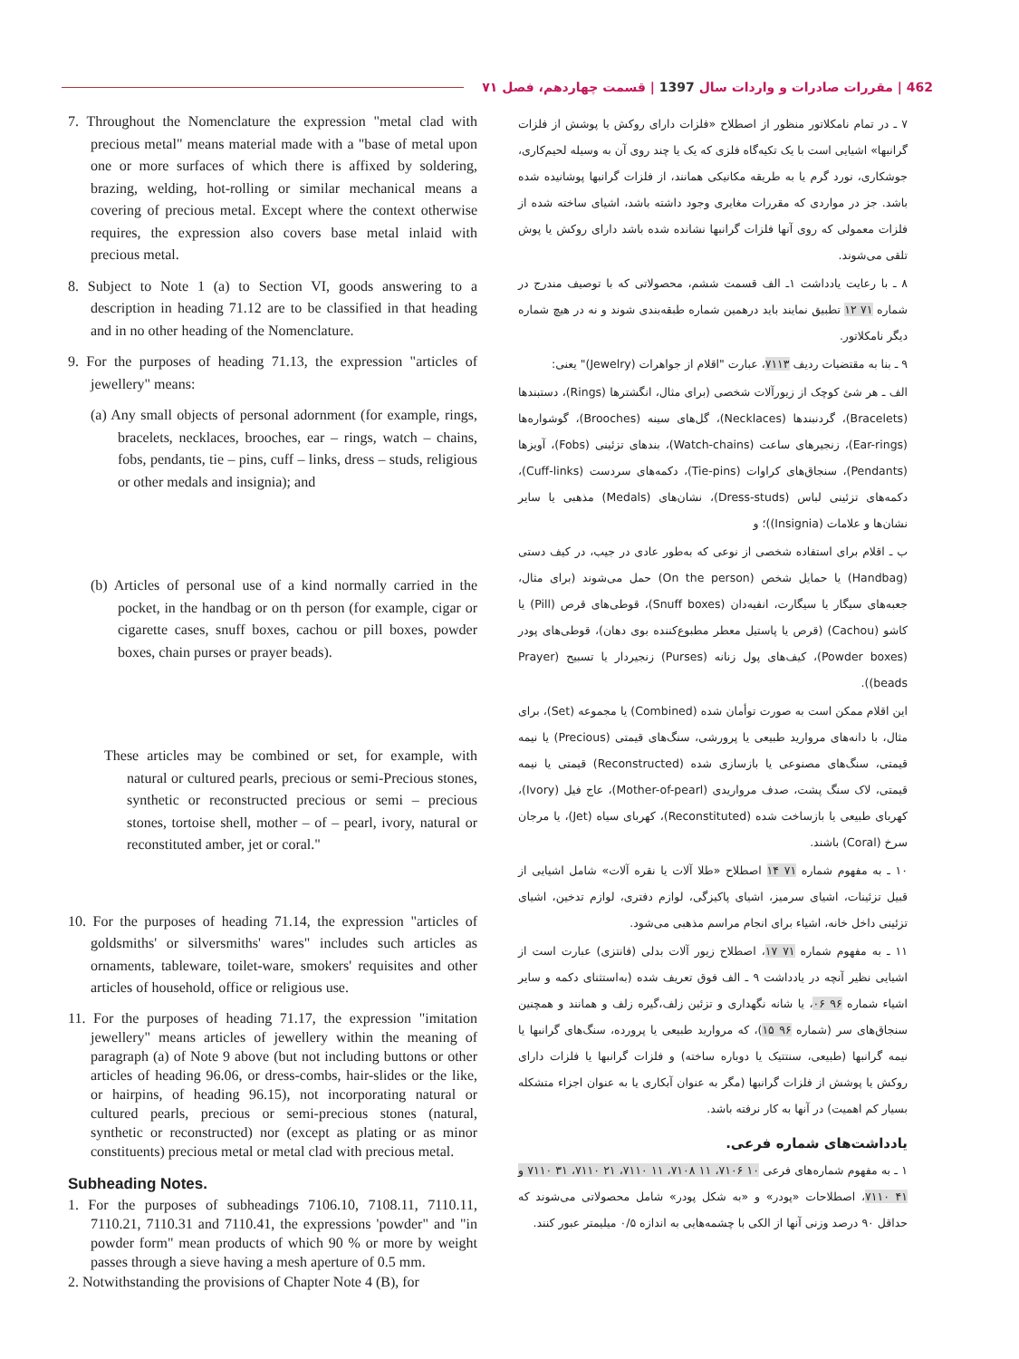462 | مقررات صادرات و واردات سال 1397 | قسمت چهاردهم، فصل ۷۱
7. Throughout the Nomenclature the expression "metal clad with precious metal" means material made with a "base of metal upon one or more surfaces of which there is affixed by soldering, brazing, welding, hot-rolling or similar mechanical means a covering of precious metal. Except where the context otherwise requires, the expression also covers base metal inlaid with precious metal.
8. Subject to Note 1 (a) to Section VI, goods answering to a description in heading 71.12 are to be classified in that heading and in no other heading of the Nomenclature.
9. For the purposes of heading 71.13, the expression "articles of jewellery" means:
(a) Any small objects of personal adornment (for example, rings, bracelets, necklaces, brooches, ear – rings, watch – chains, fobs, pendants, tie – pins, cuff – links, dress – studs, religious or other medals and insignia); and
(b) Articles of personal use of a kind normally carried in the pocket, in the handbag or on th person (for example, cigar or cigarette cases, snuff boxes, cachou or pill boxes, powder boxes, chain purses or prayer beads).
These articles may be combined or set, for example, with natural or cultured pearls, precious or semi-Precious stones, synthetic or reconstructed precious or semi – precious stones, tortoise shell, mother – of – pearl, ivory, natural or reconstituted amber, jet or coral."
10. For the purposes of heading 71.14, the expression "articles of goldsmiths' or silversmiths' wares" includes such articles as ornaments, tableware, toilet-ware, smokers' requisites and other articles of household, office or religious use.
11. For the purposes of heading 71.17, the expression "imitation jewellery" means articles of jewellery within the meaning of paragraph (a) of Note 9 above (but not including buttons or other articles of heading 96.06, or dress-combs, hair-slides or the like, or hairpins, of heading 96.15), not incorporating natural or cultured pearls, precious or semi-precious stones (natural, synthetic or reconstructed) nor (except as plating or as minor constituents) precious metal or metal clad with precious metal.
Subheading Notes.
1. For the purposes of subheadings 7106.10, 7108.11, 7110.11, 7110.21, 7110.31 and 7110.41, the expressions 'powder" and "in powder form" mean products of which 90 % or more by weight passes through a sieve having a mesh aperture of 0.5 mm.
2. Notwithstanding the provisions of Chapter Note 4 (B), for
۷ ـ در تمام نامکلاتور منظور از اصطلاح «فلزات دارای روکش یا پوشش از فلزات گرانبها» اشیایی است با یک تکیه‌گاه فلزی که یک یا چند روی آن به وسیله لحیم‌کاری، جوشکاری، نورد گرم یا به طریقه مکانیکی همانند، از فلزات گرانبها پوشانیده شده باشد. جز در مواردی که مقررات مغایری وجود داشته باشد، اشیای ساخته شده از فلزات معمولی که روی آنها فلزات گرانبها نشانده شده باشد دارای روکش یا پوش تلقی می‌شوند.
۸ ـ با رعایت یادداشت ۱ـ الف قسمت ششم، محصولاتی که با توصیف مندرج در شماره ۷۱ ۱۲ تطبیق نمایند باید درهمین شماره طبقه‌بندی شوند و نه در هیچ شماره دیگر نامکلاتور.
۹ ـ بنا به مقتضیات ردیف ۷۱۱۳، عبارت "اقلام از جواهرات (Jewelry)" یعنی:
الف ـ هر شئ کوچک از زیورآلات شخصی (برای مثال، انگشترها (Rings)، دستبندها (Bracelets)، گردنبندها (Necklaces)، گل‌های سینه (Brooches)، گوشواره‌ها (Ear-rings)، زنجیرهای ساعت (Watch-chains)، بندهای تزئینی (Fobs)، آویزها (Pendants)، سنجاق‌های کراوات (Tie-pins)، دکمه‌های سردست (Cuff-links)، دکمه‌های تزئینی لباس (Dress-studs)، نشان‌های (Medals) مذهبی یا سایر نشان‌ها و علامات (Insignia))؛ و
ب ـ اقلام برای استفاده شخصی از نوعی که به‌طور عادی در جیب، در کیف دستی (Handbag) یا حمایل شخص (On the person) حمل می‌شوند (برای مثال، جعبه‌های سیگار یا سیگارت، انفیه‌دان (Snuff boxes)، قوطی‌های قرص (Pill) یا کاشو (Cachou) (قرص یا پاستیل معطر مطبوع‌کننده بوی دهان)، قوطی‌های پودر (Powder boxes)، کیف‌های پول زنانه (Purses) زنجیردار یا تسبیح (Prayer beads)).
این اقلام ممکن است به صورت توأمان شده (Combined) یا مجموعه (Set)، برای مثال، با دانه‌های مروارید طبیعی یا پرورشی، سنگ‌های قیمتی (Precious) یا نیمه قیمتی، سنگ‌های مصنوعی یا بازسازی شده (Reconstructed) قیمتی یا نیمه قیمتی، لاک سنگ پشت، صدف مرواریدی (Mother-of-pearl)، عاج فیل (Ivory)، کهربای طبیعی یا بازساخت شده (Reconstituted)، کهربای سیاه (Jet)، یا مرجان سرخ (Coral) باشند.
۱۰ ـ به مفهوم شماره ۷۱ ۱۴ اصطلاح «طلا آلات یا نقره آلات» شامل اشیایی از قبیل تزئینات، اشیای سرمیز، اشیای پاکیزگی، لوازم دفتری، لوازم تدخین، اشیای تزئینی داخل خانه، اشیاء برای انجام مراسم مذهبی می‌شود.
۱۱ ـ به مفهوم شماره ۷۱ ۱۷، اصطلاح زیور آلات بدلی (فانتزی) عبارت است از اشیایی نظیر آنچه در یادداشت ۹ ـ الف فوق تعریف شده (به‌استثنای دکمه و سایر اشیاء شماره ۹۶ ۰۶، یا شانه نگهداری و تزئین زلف،گیره زلف و همانند و همچنین سنجاق‌های سر (شماره ۹۶ ۱۵)، که مروارید طبیعی یا پرورده، سنگ‌های گرانبها یا نیمه گرانبها (طبیعی، سنتتیک یا دوباره ساخته) و فلزات گرانبها یا فلزات دارای روکش یا پوشش از فلزات گرانبها (مگر به عنوان آبکاری یا به عنوان اجزاء متشکله بسیار کم اهمیت) در آنها به کار نرفته باشد.
یادداشت‌های شماره فرعی.
۱ ـ به مفهوم شماره‌های فرعی ۱۰ ۷۱۰۶، ۱۱ ۷۱۰۸، ۱۱ ۷۱۱۰، ۲۱ ۷۱۱۰، ۳۱ ۷۱۱۰ و ۴۱ ۷۱۱۰، اصطلاحات «پودر» و «به شکل پودر» شامل محصولاتی می‌شوند که حداقل ۹۰ درصد وزنی آنها از الکی با چشمه‌هایی به اندازه ۰/۵ میلیمتر عبور کنند.